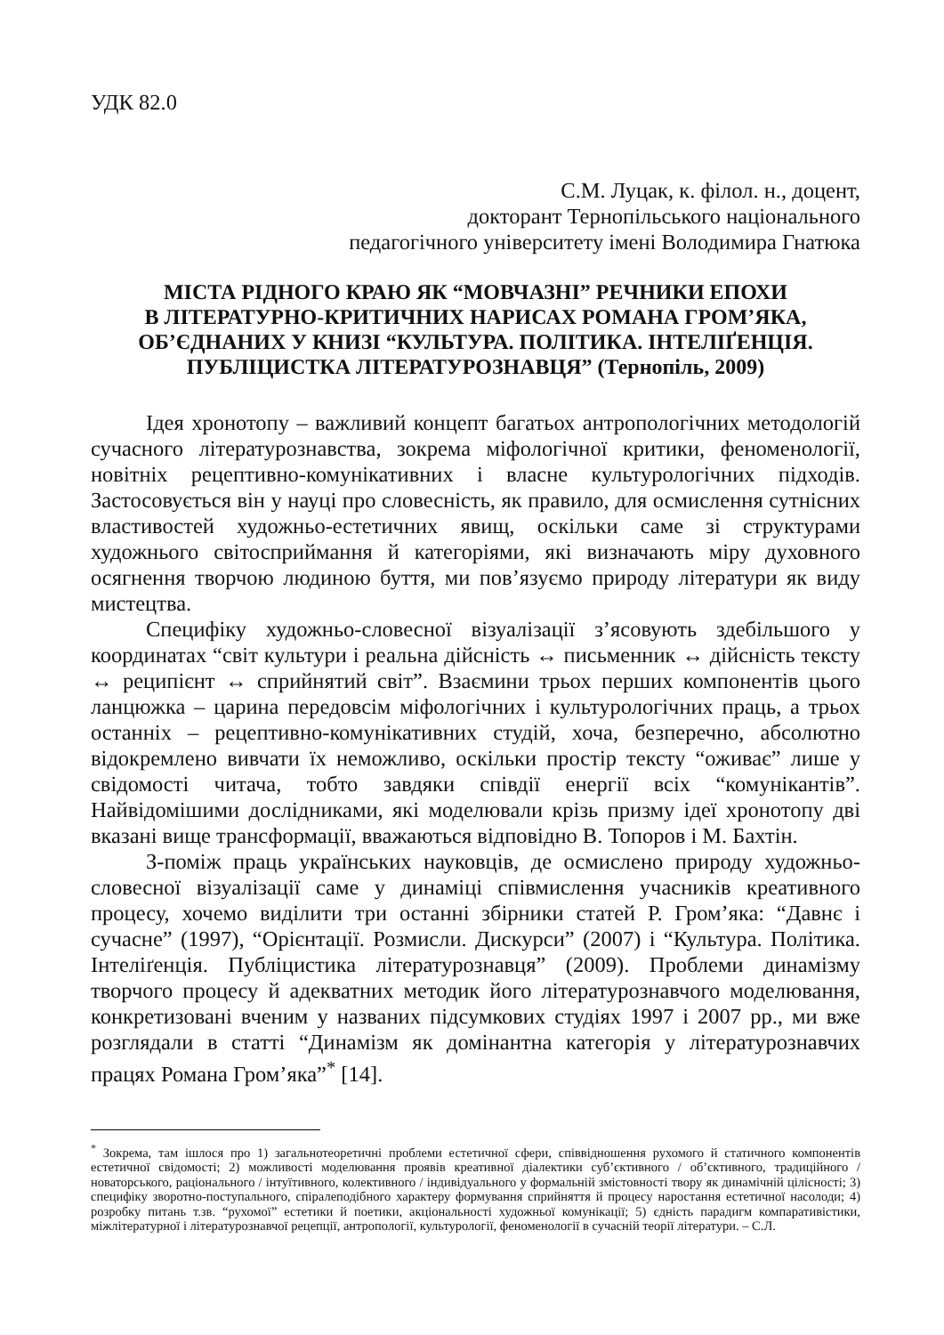УДК 82.0
С.М. Луцак, к. філол. н., доцент,
докторант Тернопільського національного
педагогічного університету імені Володимира Гнатюка
МІСТА РІДНОГО КРАЮ ЯК “МОВЧАЗНІ” РЕЧНИКИ ЕПОХИ
В ЛІТЕРАТУРНО-КРИТИЧНИХ НАРИСАХ РОМАНА ГРОМ’ЯКА,
ОБ’ЄДНАНИХ У КНИЗІ “КУЛЬТУРА. ПОЛІТИКА. ІНТЕЛІҐЕНЦІЯ.
ПУБЛІЦИСТКА ЛІТЕРАТУРОЗНАВЦЯ” (Тернопіль, 2009)
Ідея хронотопу – важливий концепт багатьох антропологічних методологій сучасного літературознавства, зокрема міфологічної критики, феноменології, новітніх рецептивно-комунікативних і власне культурологічних підходів. Застосовується він у науці про словесність, як правило, для осмислення сутнісних властивостей художньо-естетичних явищ, оскільки саме зі структурами художнього світосприймання й категоріями, які визначають міру духовного осягнення творчою людиною буття, ми пов’язуємо природу літератури як виду мистецтва.
Специфіку художньо-словесної візуалізації з’ясовують здебільшого у координатах “світ культури і реальна дійсність ↔ письменник ↔ дійсність тексту ↔ реципієнт ↔ сприйнятий світ”. Взаємини трьох перших компонентів цього ланцюжка – царина передовсім міфологічних і культурологічних праць, а трьох останніх – рецептивно-комунікативних студій, хоча, безперечно, абсолютно відокремлено вивчати їх неможливо, оскільки простір тексту “оживає” лише у свідомості читача, тобто завдяки співдії енергії всіх “комунікантів”. Найвідомішими дослідниками, які моделювали крізь призму ідеї хронотопу дві вказані вище трансформації, вважаються відповідно В. Топоров і М. Бахтін.
З-поміж праць українських науковців, де осмислено природу художньо-словесної візуалізації саме у динаміці співмислення учасників креативного процесу, хочемо виділити три останні збірники статей Р. Гром’яка: “Давнє і сучасне” (1997), “Орієнтації. Розмисли. Дискурси” (2007) і “Культура. Політика. Інтеліґенція. Публіцистика літературознавця” (2009). Проблеми динамізму творчого процесу й адекватних методик його літературознавчого моделювання, конкретизовані вченим у названих підсумкових студіях 1997 і 2007 рр., ми вже розглядали в статті “Динамізм як домінантна категорія у літературознавчих працях Романа Гром’яка”<sup>*</sup> [14].
<sup>*</sup> Зокрема, там ішлося про 1) загальнотеоретичні проблеми естетичної сфери, співвідношення рухомого й статичного компонентів естетичної свідомості; 2) можливості моделювання проявів креативної діалектики суб’єктивного / об’єктивного, традиційного / новаторського, раціонального / інтуїтивного, колективного / індивідуального у формальній змістовності твору як динамічній цілісності; 3) специфіку зворотно-поступального, спіралеподібного характеру формування сприйняття й процесу наростання естетичної насолоди; 4) розробку питань т.зв. “рухомої” естетики й поетики, акціональності художньої комунікації; 5) єдність парадигм компаративістики, міжлітературної і літературознавчої рецепції, антропології, культурології, феноменології в сучасній теорії літератури. – С.Л.